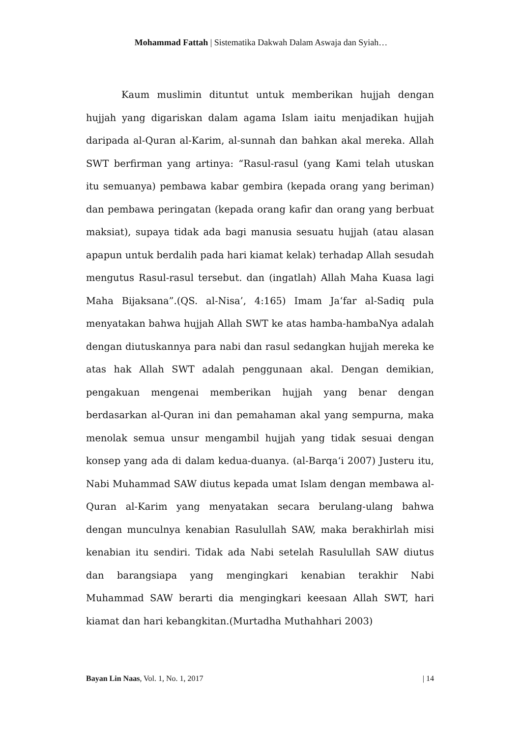Mohammad Fattah | Sistematika Dakwah Dalam Aswaja dan Syiah…
Kaum muslimin dituntut untuk memberikan hujjah dengan hujjah yang digariskan dalam agama Islam iaitu menjadikan hujjah daripada al-Quran al-Karim, al-sunnah dan bahkan akal mereka. Allah SWT berfirman yang artinya: “Rasul-rasul (yang Kami telah utuskan itu semuanya) pembawa kabar gembira (kepada orang yang beriman) dan pembawa peringatan (kepada orang kafir dan orang yang berbuat maksiat), supaya tidak ada bagi manusia sesuatu hujjah (atau alasan apapun untuk berdalih pada hari kiamat kelak) terhadap Allah sesudah mengutus Rasul-rasul tersebut. dan (ingatlah) Allah Maha Kuasa lagi Maha Bijaksana”.(QS. al-Nisa’, 4:165) Imam Ja‘far al-Sadiq pula menyatakan bahwa hujjah Allah SWT ke atas hamba-hambaNya adalah dengan diutuskannya para nabi dan rasul sedangkan hujjah mereka ke atas hak Allah SWT adalah penggunaan akal. Dengan demikian, pengakuan mengenai memberikan hujjah yang benar dengan berdasarkan al-Quran ini dan pemahaman akal yang sempurna, maka menolak semua unsur mengambil hujjah yang tidak sesuai dengan konsep yang ada di dalam kedua-duanya. (al-Barqa‘i 2007) Justeru itu, Nabi Muhammad SAW diutus kepada umat Islam dengan membawa al-Quran al-Karim yang menyatakan secara berulang-ulang bahwa dengan munculnya kenabian Rasulullah SAW, maka berakhirlah misi kenabian itu sendiri. Tidak ada Nabi setelah Rasulullah SAW diutus dan barangsiapa yang mengingkari kenabian terakhir Nabi Muhammad SAW berarti dia mengingkari keesaan Allah SWT, hari kiamat dan hari kebangkitan.(Murtadha Muthahhari 2003)
Bayan Lin Naas, Vol. 1, No. 1, 2017 | 14